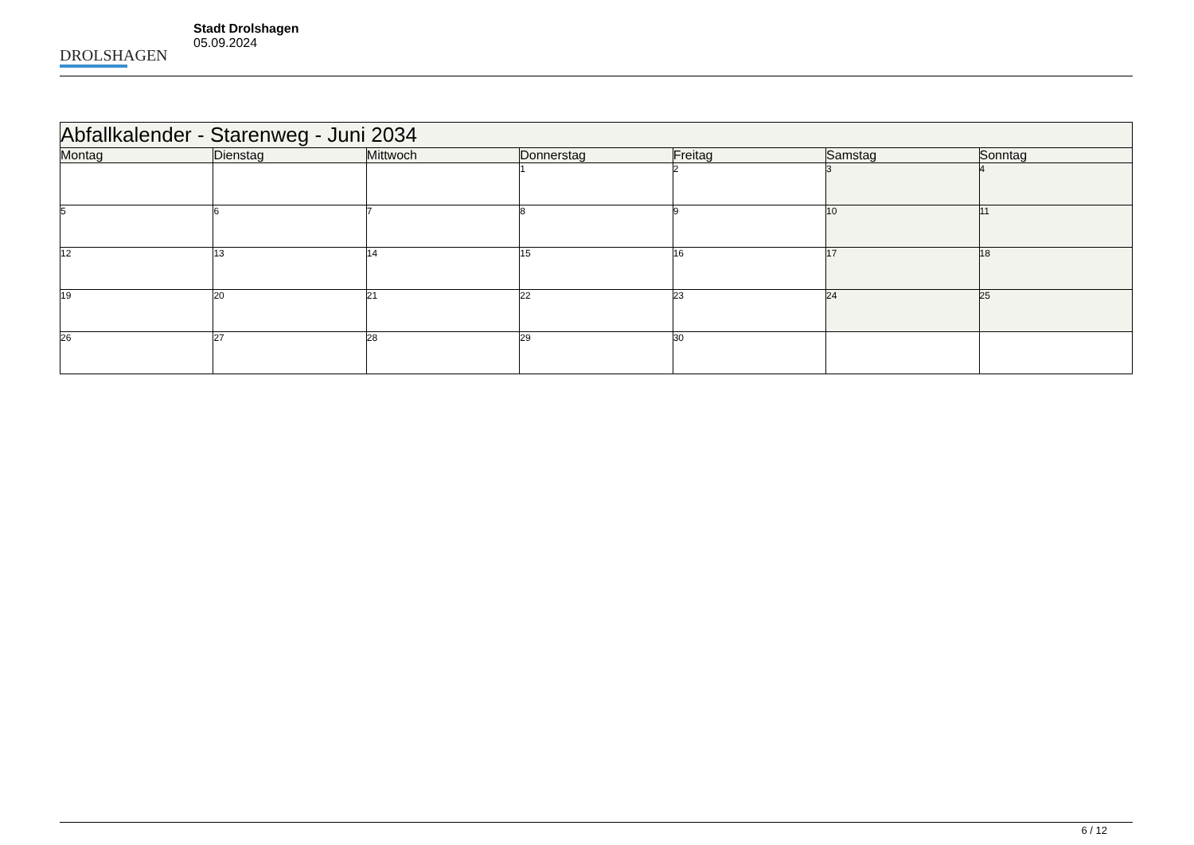DROLSHAGEN
Stadt Drolshagen
05.09.2024
| Abfallkalender - Starenweg - Juni 2034 | | | | | | |
| --- | --- | --- | --- | --- | --- | --- |
| Montag | Dienstag | Mittwoch | Donnerstag | Freitag | Samstag | Sonntag |
| | | | 1 | 2 | 3 | 4 |
| 5 | 6 | 7 | 8 | 9 | 10 | 11 |
| 12 | 13 | 14 | 15 | 16 | 17 | 18 |
| 19 | 20 | 21 | 22 | 23 | 24 | 25 |
| 26 | 27 | 28 | 29 | 30 | | |
6 / 12